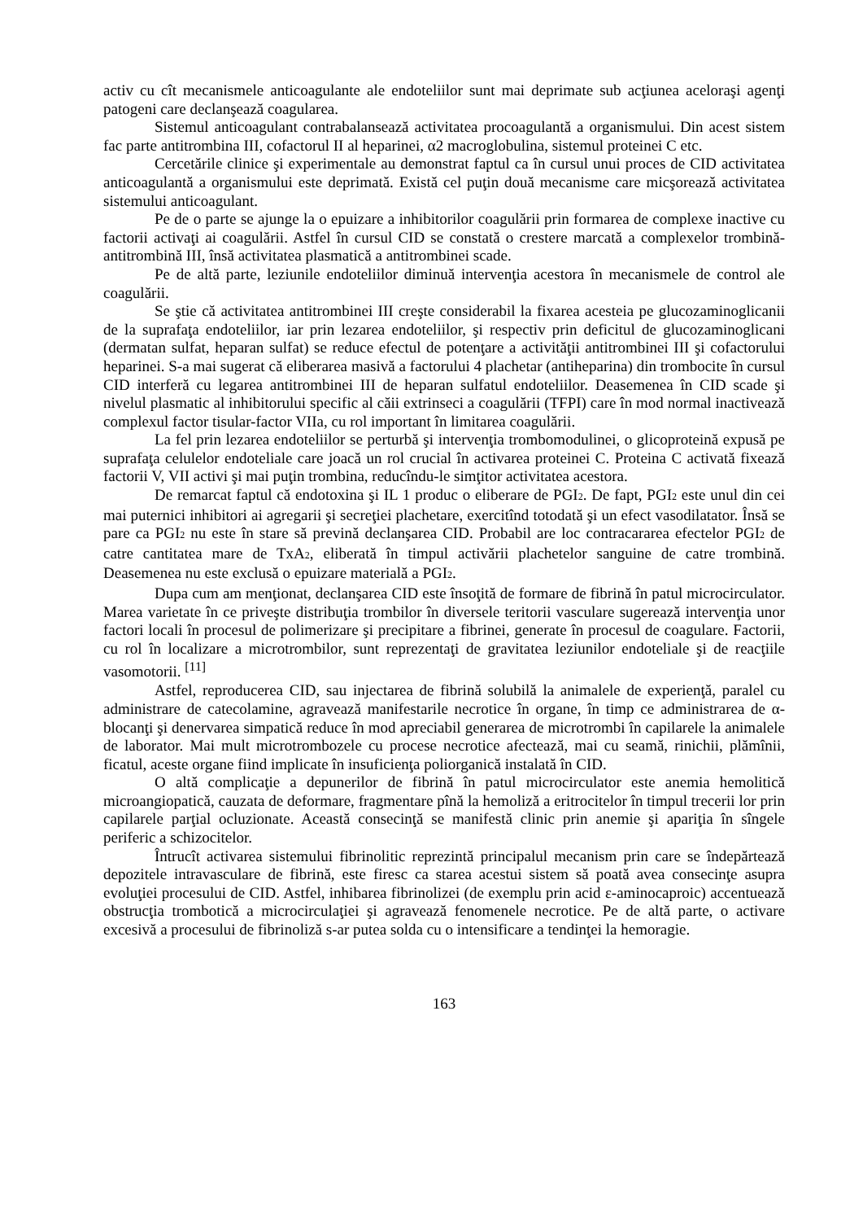activ cu cît mecanismele anticoagulante ale endoteliilor sunt mai deprimate sub acţiunea aceloraşi agenţi patogeni care declanşează coagularea.
Sistemul anticoagulant contrabalansează activitatea procoagulantă a organismului. Din acest sistem fac parte antitrombina III, cofactorul II al heparinei, α2 macroglobulina, sistemul proteinei C etc.
Cercetările clinice şi experimentale au demonstrat faptul ca în cursul unui proces de CID activitatea anticoagulantă a organismului este deprimată. Există cel puţin două mecanisme care micşorează activitatea sistemului anticoagulant.
Pe de o parte se ajunge la o epuizare a inhibitorilor coagulării prin formarea de complexe inactive cu factorii activaţi ai coagulării. Astfel în cursul CID se constată o crestere marcată a complexelor trombină-antitrombină III, însă activitatea plasmatică a antitrombinei scade.
Pe de altă parte, leziunile endoteliilor diminuă intervenţia acestora în mecanismele de control ale coagulării.
Se ştie că activitatea antitrombinei III creşte considerabil la fixarea acesteia pe glucozaminoglicanii de la suprafaţa endoteliilor, iar prin lezarea endoteliilor, şi respectiv prin deficitul de glucozaminoglicani (dermatan sulfat, heparan sulfat) se reduce efectul de potenţare a activităţii antitrombinei III şi cofactorului heparinei. S-a mai sugerat că eliberarea masivă a factorului 4 plachetar (antiheparina) din trombocite în cursul CID interferă cu legarea antitrombinei III de heparan sulfatul endoteliilor. Deasemenea în CID scade şi nivelul plasmatic al inhibitorului specific al căii extrinseci a coagulării (TFPI) care în mod normal inactivează complexul factor tisular-factor VIIa, cu rol important în limitarea coagulării.
La fel prin lezarea endoteliilor se perturbă şi intervenţia trombomodulinei, o glicoproteină expusă pe suprafaţa celulelor endoteliale care joacă un rol crucial în activarea proteinei C. Proteina C activată fixează factorii V, VII activi şi mai puţin trombina, reducîndu-le simţitor activitatea acestora.
De remarcat faptul că endotoxina şi IL 1 produc o eliberare de PGI<sub>2</sub>. De fapt, PGI<sub>2</sub> este unul din cei mai puternici inhibitori ai agregarii şi secreţiei plachetare, exercitînd totodată şi un efect vasodilatator. Însă se pare ca PGI<sub>2</sub> nu este în stare să prevină declanşarea CID. Probabil are loc contracararea efectelor PGI<sub>2</sub> de catre cantitatea mare de TxA<sub>2</sub>, eliberată în timpul activării plachetelor sanguine de catre trombină. Deasemenea nu este exclusă o epuizare materială a PGI<sub>2</sub>.
Dupa cum am menţionat, declanşarea CID este însoţită de formare de fibrină în patul microcirculator. Marea varietate în ce priveşte distribuţia trombilor în diversele teritorii vasculare sugerează intervenţia unor factori locali în procesul de polimerizare şi precipitare a fibrinei, generate în procesul de coagulare. Factorii, cu rol în localizare a microtrombilor, sunt reprezentaţi de gravitatea leziunilor endoteliale şi de reacţiile vasomotorii. <sup>[11]</sup>
Astfel, reproducerea CID, sau injectarea de fibrină solubilă la animalele de experienţă, paralel cu administrare de catecolamine, agravează manifestarile necrotice în organe, în timp ce administrarea de α-blocanţi şi denervarea simpatică reduce în mod apreciabil generarea de microtrombi în capilarele la animalele de laborator. Mai mult microtrombozele cu procese necrotice afectează, mai cu seamă, rinichii, plămînii, ficatul, aceste organe fiind implicate în insuficienţa poliorganică instalată în CID.
O altă complicaţie a depunerilor de fibrină în patul microcirculator este anemia hemolitică microangiopatică, cauzata de deformare, fragmentare pînă la hemoliză a eritrocitelor în timpul trecerii lor prin capilarele parţial ocluzionate. Această consecinţă se manifestă clinic prin anemie şi apariţia în sîngele periferic a schizocitelor.
Întrucît activarea sistemului fibrinolitic reprezintă principalul mecanism prin care se îndepărtează depozitele intravasculare de fibrină, este firesc ca starea acestui sistem să poată avea consecinţe asupra evoluţiei procesului de CID. Astfel, inhibarea fibrinolizei (de exemplu prin acid ε-aminocaproic) accentuează obstrucţia trombotică a microcirculaţiei şi agravează fenomenele necrotice. Pe de altă parte, o activare excesivă a procesului de fibrinoliză s-ar putea solda cu o intensificare a tendinţei la hemoragie.
163